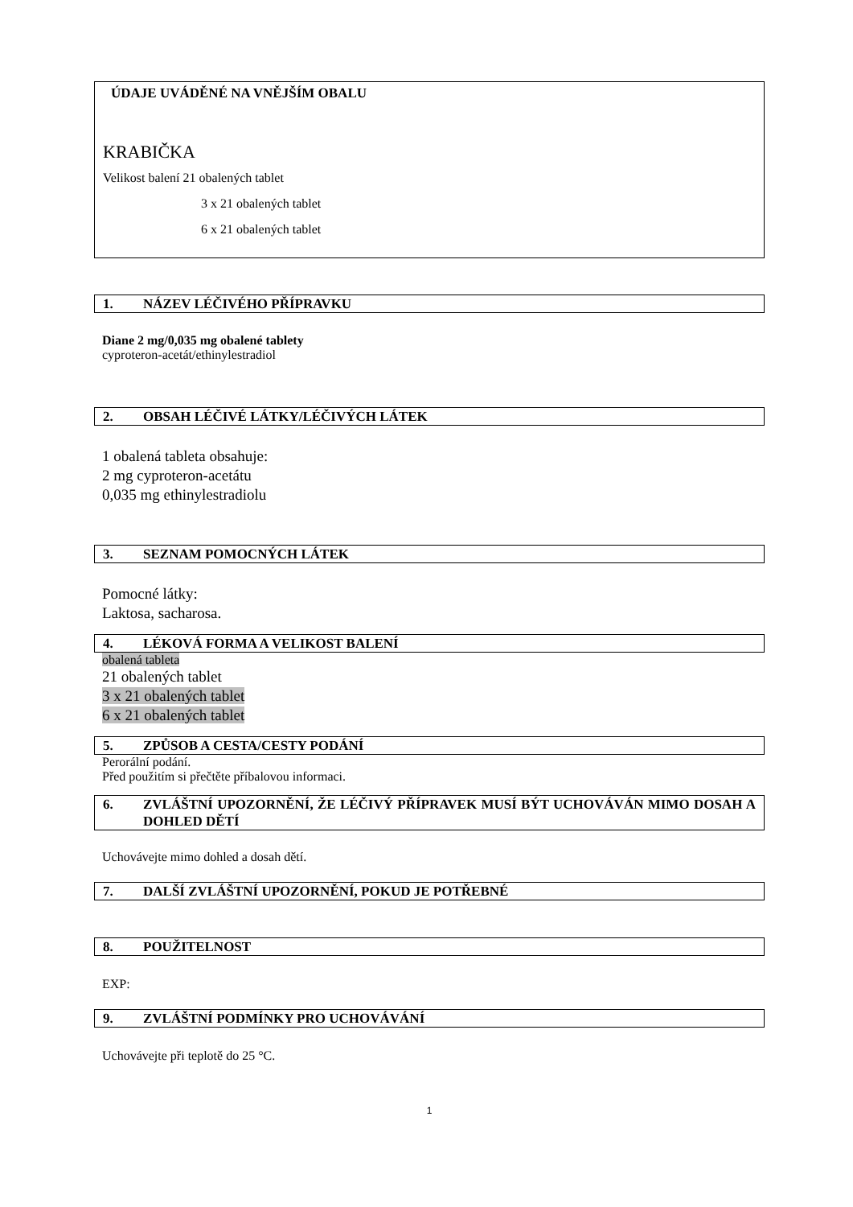ÚDAJE UVÁDĚNÉ NA VNĚJŠÍM OBALU
KRABIČKA
Velikost balení 21 obalených tablet
3 x 21 obalených tablet
6 x 21 obalených tablet
1. NÁZEV LÉČIVÉHO PŘÍPRAVKU
Diane 2 mg/0,035 mg obalené tablety
cyproteron-acetát/ethinylestradiol
2. OBSAH LÉČIVÉ LÁTKY/LÉČIVÝCH LÁTEK
1 obalená tableta obsahuje:
2 mg cyproteron-acetátu
0,035 mg ethinylestradiolu
3. SEZNAM POMOCNÝCH LÁTEK
Pomocné látky:
Laktosa, sacharosa.
4. LÉKOVÁ FORMA A VELIKOST BALENÍ
obalená tableta
21 obalených tablet
3 x 21 obalených tablet
6 x 21 obalených tablet
5. ZPŮSOB A CESTA/CESTY PODÁNÍ
Perorální podání.
Před použitím si přečtěte příbalovou informaci.
6. ZVLÁŠTNÍ UPOZORNĚNÍ, ŽE LÉČIVÝ PŘÍPRAVEK MUSÍ BÝT UCHOVÁVÁN MIMO DOSAH A DOHLED DĚTÍ
Uchovávejte mimo dohled a dosah dětí.
7. DALŠÍ ZVLÁŠTNÍ UPOZORNĚNÍ, POKUD JE POTŘEBNÉ
8. POUŽITELNOST
EXP:
9. ZVLÁŠTNÍ PODMÍNKY PRO UCHOVÁVÁNÍ
Uchovávejte při teplotě do 25 °C.
1